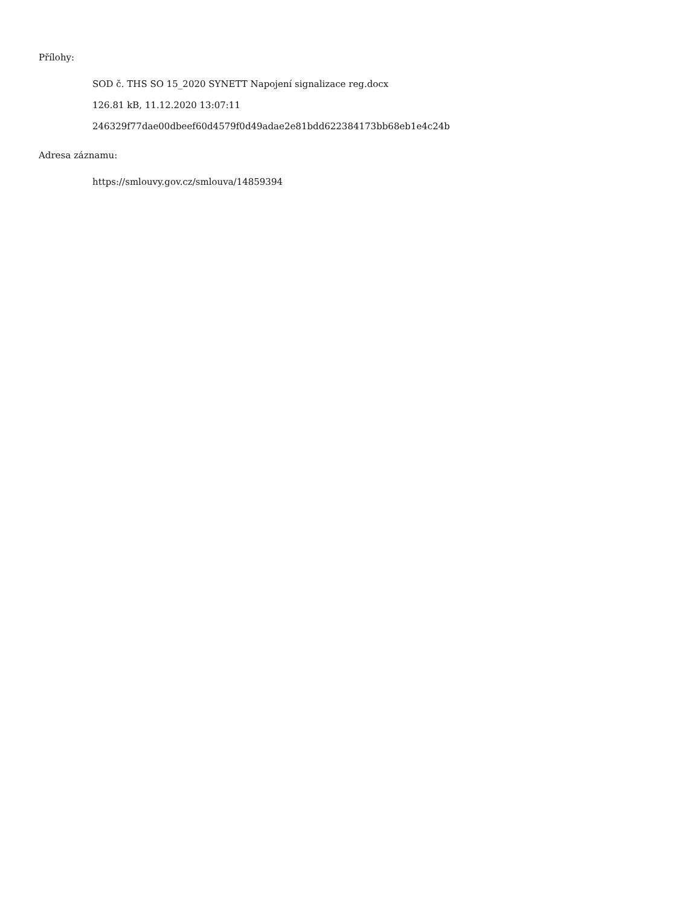Přílohy:
SOD č. THS SO 15_2020 SYNETT Napojení signalizace reg.docx
126.81 kB, 11.12.2020 13:07:11
246329f77dae00dbeef60d4579f0d49adae2e81bdd622384173bb68eb1e4c24b
Adresa záznamu:
https://smlouvy.gov.cz/smlouva/14859394